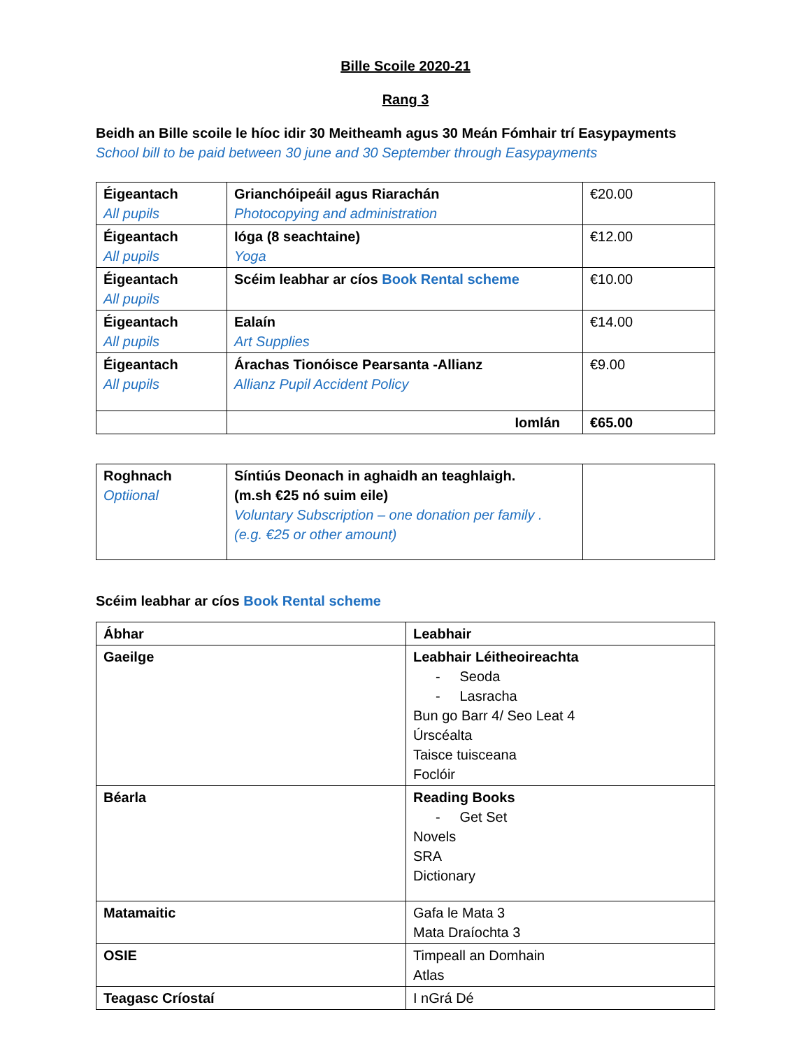Bille Scoile 2020-21
Rang 3
Beidh an Bille scoile le híoc idir 30 Meitheamh agus 30 Meán Fómhair trí Easypayments
School bill to be paid between 30 june and 30 September through Easypayments
| Éigeantach All pupils | Grianchóipeáil agus Riarachán Photocopying and administration | €20.00 |
| Éigeantach All pupils | Ióga (8 seachtaine) Yoga | €12.00 |
| Éigeantach All pupils | Scéim leabhar ar cíos Book Rental scheme | €10.00 |
| Éigeantach All pupils | Ealaín Art Supplies | €14.00 |
| Éigeantach All pupils | Árachas Tionóisce Pearsanta -Allianz Allianz Pupil Accident Policy | €9.00 |
| | Iomlán | €65.00 |
| Roghnach Optiional | Síntiús Deonach in aghaidh an teaghlaigh. (m.sh €25 nó suim eile) Voluntary Subscription – one donation per family . (e.g. €25 or other amount) | |
Scéim leabhar ar cíos Book Rental scheme
| Ábhar | Leabhair |
| --- | --- |
| Gaeilge | Leabhair Léitheoireachta - Seoda - Lasracha Bun go Barr 4/ Seo Leat 4 Úrscéalta Taisce tuisceana Foclóir |
| Béarla | Reading Books - Get Set Novels SRA Dictionary |
| Matamaitic | Gafa le Mata 3 Mata Draíochta 3 |
| OSIE | Timpeall an Domhain Atlas |
| Teagasc Críostaí | I nGrá Dé |